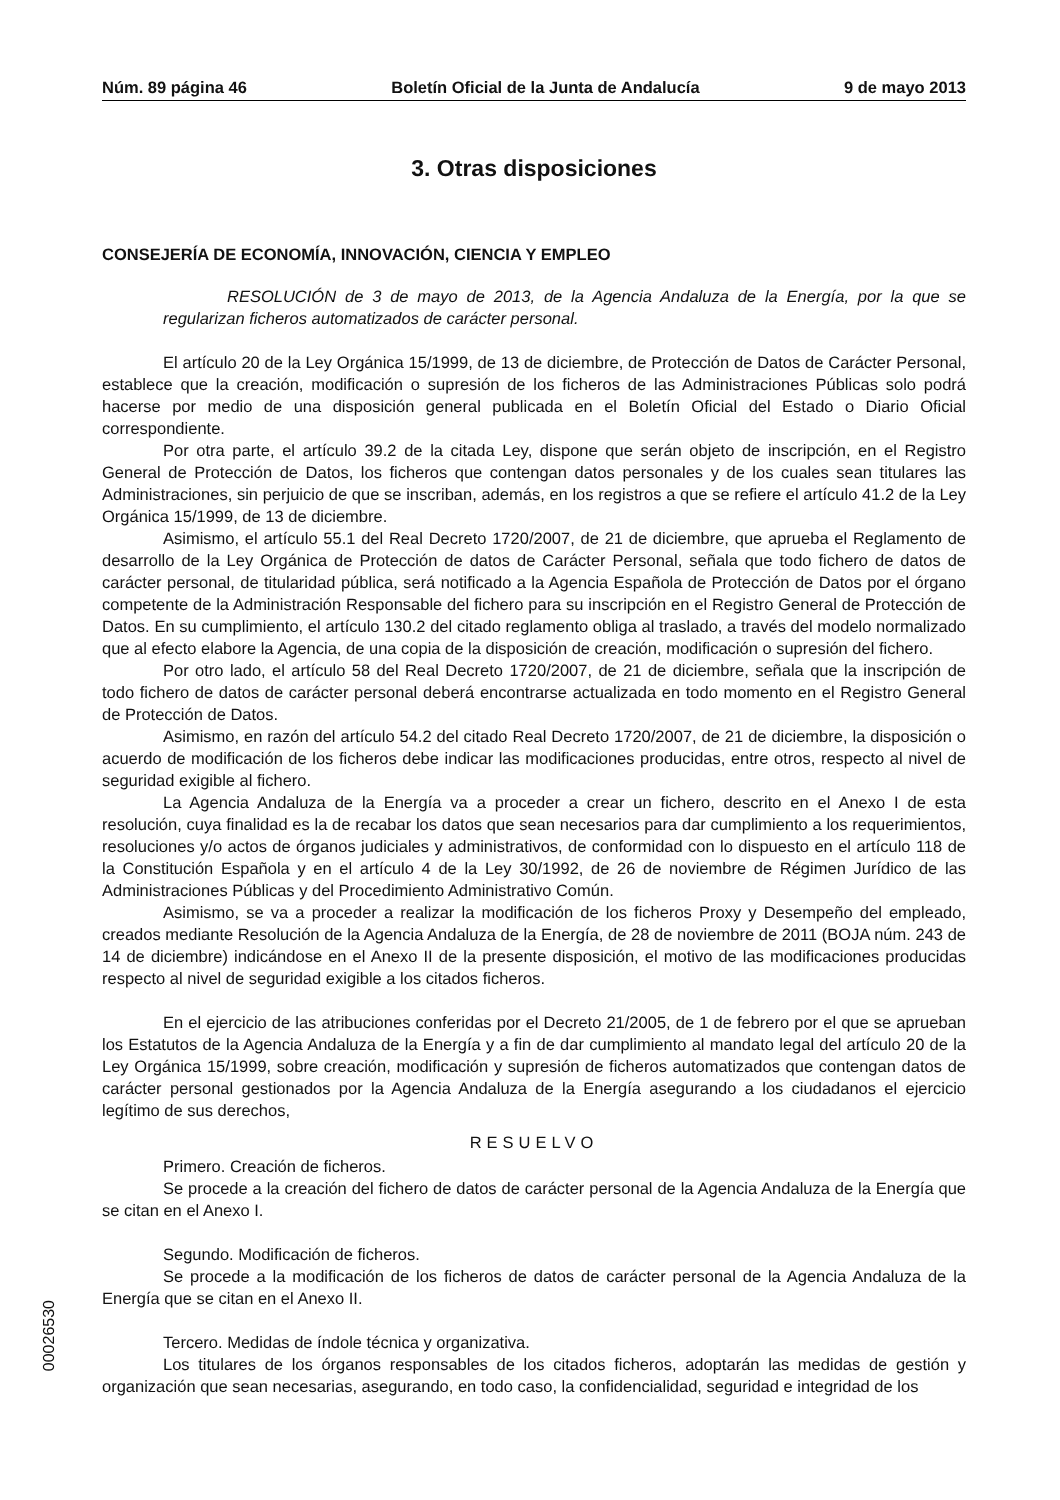Núm. 89 página 46 Boletín Oficial de la Junta de Andalucía 9 de mayo 2013
3. Otras disposiciones
CONSEJERÍA DE ECONOMÍA, INNOVACIÓN, CIENCIA Y EMPLEO
RESOLUCIÓN de 3 de mayo de 2013, de la Agencia Andaluza de la Energía, por la que se regularizan ficheros automatizados de carácter personal.
El artículo 20 de la Ley Orgánica 15/1999, de 13 de diciembre, de Protección de Datos de Carácter Personal, establece que la creación, modificación o supresión de los ficheros de las Administraciones Públicas solo podrá hacerse por medio de una disposición general publicada en el Boletín Oficial del Estado o Diario Oficial correspondiente.
Por otra parte, el artículo 39.2 de la citada Ley, dispone que serán objeto de inscripción, en el Registro General de Protección de Datos, los ficheros que contengan datos personales y de los cuales sean titulares las Administraciones, sin perjuicio de que se inscriban, además, en los registros a que se refiere el artículo 41.2 de la Ley Orgánica 15/1999, de 13 de diciembre.
Asimismo, el artículo 55.1 del Real Decreto 1720/2007, de 21 de diciembre, que aprueba el Reglamento de desarrollo de la Ley Orgánica de Protección de datos de Carácter Personal, señala que todo fichero de datos de carácter personal, de titularidad pública, será notificado a la Agencia Española de Protección de Datos por el órgano competente de la Administración Responsable del fichero para su inscripción en el Registro General de Protección de Datos. En su cumplimiento, el artículo 130.2 del citado reglamento obliga al traslado, a través del modelo normalizado que al efecto elabore la Agencia, de una copia de la disposición de creación, modificación o supresión del fichero.
Por otro lado, el artículo 58 del Real Decreto 1720/2007, de 21 de diciembre, señala que la inscripción de todo fichero de datos de carácter personal deberá encontrarse actualizada en todo momento en el Registro General de Protección de Datos.
Asimismo, en razón del artículo 54.2 del citado Real Decreto 1720/2007, de 21 de diciembre, la disposición o acuerdo de modificación de los ficheros debe indicar las modificaciones producidas, entre otros, respecto al nivel de seguridad exigible al fichero.
La Agencia Andaluza de la Energía va a proceder a crear un fichero, descrito en el Anexo I de esta resolución, cuya finalidad es la de recabar los datos que sean necesarios para dar cumplimiento a los requerimientos, resoluciones y/o actos de órganos judiciales y administrativos, de conformidad con lo dispuesto en el artículo 118 de la Constitución Española y en el artículo 4 de la Ley 30/1992, de 26 de noviembre de Régimen Jurídico de las Administraciones Públicas y del Procedimiento Administrativo Común.
Asimismo, se va a proceder a realizar la modificación de los ficheros Proxy y Desempeño del empleado, creados mediante Resolución de la Agencia Andaluza de la Energía, de 28 de noviembre de 2011 (BOJA núm. 243 de 14 de diciembre) indicándose en el Anexo II de la presente disposición, el motivo de las modificaciones producidas respecto al nivel de seguridad exigible a los citados ficheros.
En el ejercicio de las atribuciones conferidas por el Decreto 21/2005, de 1 de febrero por el que se aprueban los Estatutos de la Agencia Andaluza de la Energía y a fin de dar cumplimiento al mandato legal del artículo 20 de la Ley Orgánica 15/1999, sobre creación, modificación y supresión de ficheros automatizados que contengan datos de carácter personal gestionados por la Agencia Andaluza de la Energía asegurando a los ciudadanos el ejercicio legítimo de sus derechos,
RESUELVO
Primero. Creación de ficheros.
Se procede a la creación del fichero de datos de carácter personal de la Agencia Andaluza de la Energía que se citan en el Anexo I.
Segundo. Modificación de ficheros.
Se procede a la modificación de los ficheros de datos de carácter personal de la Agencia Andaluza de la Energía que se citan en el Anexo II.
Tercero. Medidas de índole técnica y organizativa.
Los titulares de los órganos responsables de los citados ficheros, adoptarán las medidas de gestión y organización que sean necesarias, asegurando, en todo caso, la confidencialidad, seguridad e integridad de los
00026530